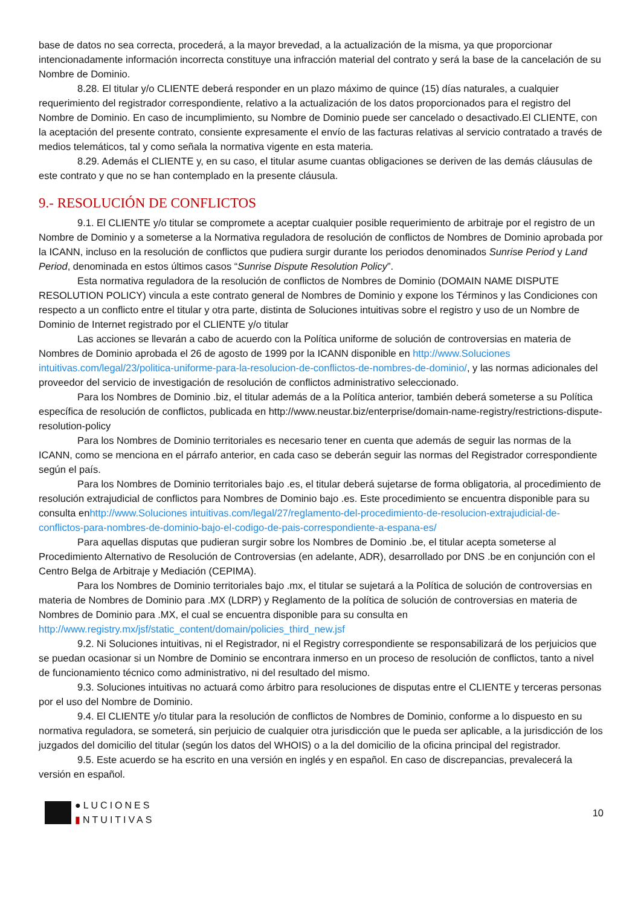base de datos no sea correcta, procederá, a la mayor brevedad, a la actualización de la misma, ya que proporcionar intencionadamente información incorrecta constituye una infracción material del contrato y será la base de la cancelación de su Nombre de Dominio.
8.28. El titular y/o CLIENTE deberá responder en un plazo máximo de quince (15) días naturales, a cualquier requerimiento del registrador correspondiente, relativo a la actualización de los datos proporcionados para el registro del Nombre de Dominio. En caso de incumplimiento, su Nombre de Dominio puede ser cancelado o desactivado.El CLIENTE, con la aceptación del presente contrato, consiente expresamente el envío de las facturas relativas al servicio contratado a través de medios telemáticos, tal y como señala la normativa vigente en esta materia.
8.29. Además el CLIENTE y, en su caso, el titular asume cuantas obligaciones se deriven de las demás cláusulas de este contrato y que no se han contemplado en la presente cláusula.
9.- RESOLUCIÓN DE CONFLICTOS
9.1. El CLIENTE y/o titular se compromete a aceptar cualquier posible requerimiento de arbitraje por el registro de un Nombre de Dominio y a someterse a la Normativa reguladora de resolución de conflictos de Nombres de Dominio aprobada por la ICANN, incluso en la resolución de conflictos que pudiera surgir durante los periodos denominados Sunrise Period y Land Period, denominada en estos últimos casos “Sunrise Dispute Resolution Policy”.
Esta normativa reguladora de la resolución de conflictos de Nombres de Dominio (DOMAIN NAME DISPUTE RESOLUTION POLICY) vincula a este contrato general de Nombres de Dominio y expone los Términos y las Condiciones con respecto a un conflicto entre el titular y otra parte, distinta de Soluciones intuitivas sobre el registro y uso de un Nombre de Dominio de Internet registrado por el CLIENTE y/o titular
Las acciones se llevarán a cabo de acuerdo con la Política uniforme de solución de controversias en materia de Nombres de Dominio aprobada el 26 de agosto de 1999 por la ICANN disponible en http://www.Soluciones intuitivas.com/legal/23/politica-uniforme-para-la-resolucion-de-conflictos-de-nombres-de-dominio/, y las normas adicionales del proveedor del servicio de investigación de resolución de conflictos administrativo seleccionado.
Para los Nombres de Dominio .biz, el titular además de a la Política anterior, también deberá someterse a su Política específica de resolución de conflictos, publicada en http://www.neustar.biz/enterprise/domain-name-registry/restrictions-dispute-resolution-policy
Para los Nombres de Dominio territoriales es necesario tener en cuenta que además de seguir las normas de la ICANN, como se menciona en el párrafo anterior, en cada caso se deberán seguir las normas del Registrador correspondiente según el país.
Para los Nombres de Dominio territoriales bajo .es, el titular deberá sujetarse de forma obligatoria, al procedimiento de resolución extrajudicial de conflictos para Nombres de Dominio bajo .es. Este procedimiento se encuentra disponible para su consulta enhttp://www.Soluciones intuitivas.com/legal/27/reglamento-del-procedimiento-de-resolucion-extrajudicial-de-conflictos-para-nombres-de-dominio-bajo-el-codigo-de-pais-correspondiente-a-espana-es/
Para aquellas disputas que pudieran surgir sobre los Nombres de Dominio .be, el titular acepta someterse al Procedimiento Alternativo de Resolución de Controversias (en adelante, ADR), desarrollado por DNS .be en conjunción con el Centro Belga de Arbitraje y Mediación (CEPIMA).
Para los Nombres de Dominio territoriales bajo .mx, el titular se sujetará a la Política de solución de controversias en materia de Nombres de Dominio para .MX (LDRP) y Reglamento de la política de solución de controversias en materia de Nombres de Dominio para .MX, el cual se encuentra disponible para su consulta en http://www.registry.mx/jsf/static_content/domain/policies_third_new.jsf
9.2. Ni Soluciones intuitivas, ni el Registrador, ni el Registry correspondiente se responsabilizará de los perjuicios que se puedan ocasionar si un Nombre de Dominio se encontrara inmerso en un proceso de resolución de conflictos, tanto a nivel de funcionamiento técnico como administrativo, ni del resultado del mismo.
9.3. Soluciones intuitivas no actuará como árbitro para resoluciones de disputas entre el CLIENTE y terceras personas por el uso del Nombre de Dominio.
9.4. El CLIENTE y/o titular para la resolución de conflictos de Nombres de Dominio, conforme a lo dispuesto en su normativa reguladora, se someterá, sin perjuicio de cualquier otra jurisdicción que le pueda ser aplicable, a la jurisdicción de los juzgados del domicilio del titular (según los datos del WHOIS) o a la del domicilio de la oficina principal del registrador.
9.5. Este acuerdo se ha escrito en una versión en inglés y en español. En caso de discrepancias, prevalecerá la versión en español.
●LUCIONES
▮NTUITIVAS
10